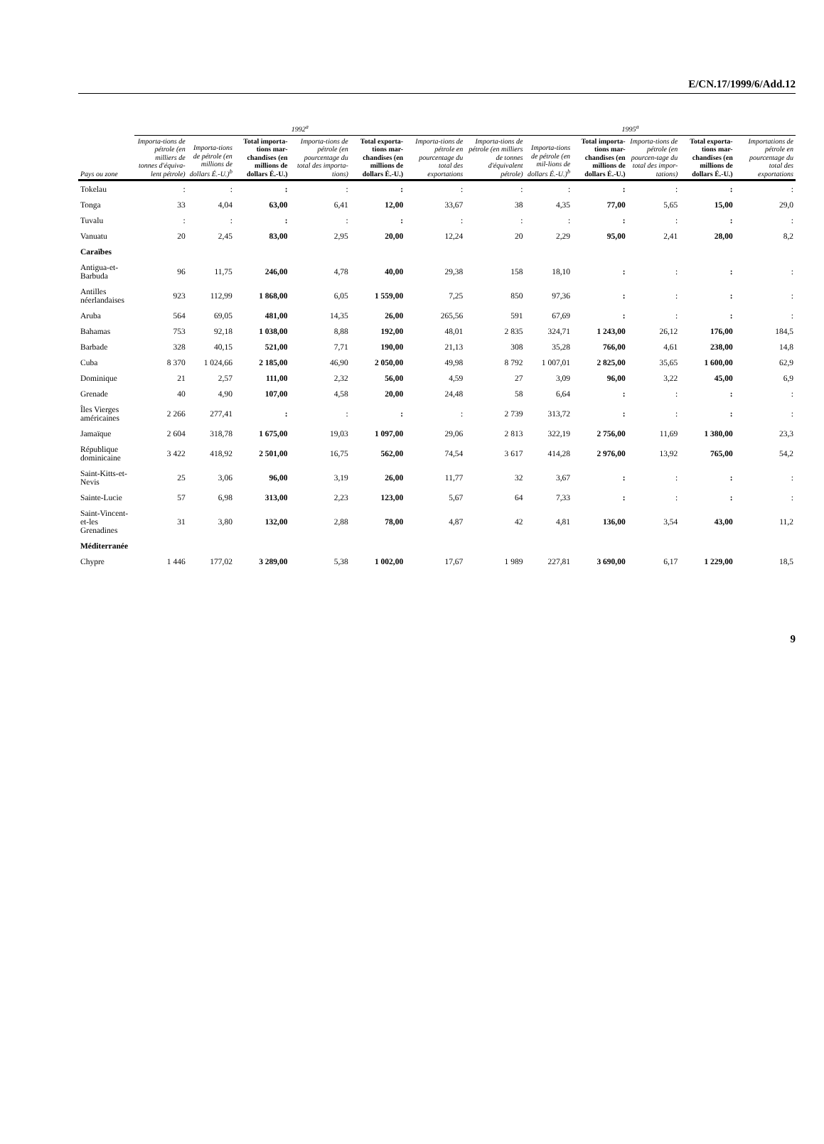E/CN.17/1999/6/Add.12
| | 1992<sup>a</sup> | | | | | | 1995<sup>a</sup> | | | | | |
| --- | --- | --- | --- | --- | --- | --- | --- | --- | --- | --- | --- | --- |
| Pays ou zone | Importa-tions de pétrole (en milliers de tonnes d'équiva-lent pétrole) | Importa-tions de pétrole (en millions de dollars É.-U.)<sup>b</sup> | Total importa-tions mar-chandises (en millions de dollars É.-U.) | Importa-tions de pétrole (en pourcentage du total des importa-tions) | Total exporta-tions mar-chandises (en millions de dollars É.-U.) | Importa-tions de pétrole en pourcentage du total des exportations | Importa-tions de pétrole (en milliers de tonnes d'équivalent pétrole) | Importa-tions de pétrole (en mil-lions de dollars É.-U.)<sup>b</sup> | Total importa-tions mar-chandises (en millions de dollars É.-U.) | Importa-tions de pétrole (en pourcen-tage du total des impor-tations) | Total exporta-tions mar-chandises (en millions de dollars É.-U.) | Importations de pétrole en pourcentage du total des exportations |
| Tokelau | : | : | : | : | : | : | : | : | : | : | : | : |
| Tonga | 33 | 4,04 | 63,00 | 6,41 | 12,00 | 33,67 | 38 | 4,35 | 77,00 | 5,65 | 15,00 | 29,0 |
| Tuvalu | : | : | : | : | : | : | : | : | : | : | : | : |
| Vanuatu | 20 | 2,45 | 83,00 | 2,95 | 20,00 | 12,24 | 20 | 2,29 | 95,00 | 2,41 | 28,00 | 8,2 |
| Caraïbes | | | | | | | | | | | | |
| Antigua-et-Barbuda | 96 | 11,75 | 246,00 | 4,78 | 40,00 | 29,38 | 158 | 18,10 | : | : | : | : |
| Antilles néerlandaises | 923 | 112,99 | 1 868,00 | 6,05 | 1 559,00 | 7,25 | 850 | 97,36 | : | : | : | : |
| Aruba | 564 | 69,05 | 481,00 | 14,35 | 26,00 | 265,56 | 591 | 67,69 | : | : | : | : |
| Bahamas | 753 | 92,18 | 1 038,00 | 8,88 | 192,00 | 48,01 | 2 835 | 324,71 | 1 243,00 | 26,12 | 176,00 | 184,5 |
| Barbade | 328 | 40,15 | 521,00 | 7,71 | 190,00 | 21,13 | 308 | 35,28 | 766,00 | 4,61 | 238,00 | 14,8 |
| Cuba | 8 370 | 1 024,66 | 2 185,00 | 46,90 | 2 050,00 | 49,98 | 8 792 | 1 007,01 | 2 825,00 | 35,65 | 1 600,00 | 62,9 |
| Dominique | 21 | 2,57 | 111,00 | 2,32 | 56,00 | 4,59 | 27 | 3,09 | 96,00 | 3,22 | 45,00 | 6,9 |
| Grenade | 40 | 4,90 | 107,00 | 4,58 | 20,00 | 24,48 | 58 | 6,64 | : | : | : | : |
| Îles Vierges américaines | 2 266 | 277,41 | : | : | : | : | 2 739 | 313,72 | : | : | : | : |
| Jamaïque | 2 604 | 318,78 | 1 675,00 | 19,03 | 1 097,00 | 29,06 | 2 813 | 322,19 | 2 756,00 | 11,69 | 1 380,00 | 23,3 |
| République dominicaine | 3 422 | 418,92 | 2 501,00 | 16,75 | 562,00 | 74,54 | 3 617 | 414,28 | 2 976,00 | 13,92 | 765,00 | 54,2 |
| Saint-Kitts-et-Nevis | 25 | 3,06 | 96,00 | 3,19 | 26,00 | 11,77 | 32 | 3,67 | : | : | : | : |
| Sainte-Lucie | 57 | 6,98 | 313,00 | 2,23 | 123,00 | 5,67 | 64 | 7,33 | : | : | : | : |
| Saint-Vincent-et-les Grenadines | 31 | 3,80 | 132,00 | 2,88 | 78,00 | 4,87 | 42 | 4,81 | 136,00 | 3,54 | 43,00 | 11,2 |
| Méditerranée | | | | | | | | | | | | |
| Chypre | 1 446 | 177,02 | 3 289,00 | 5,38 | 1 002,00 | 17,67 | 1 989 | 227,81 | 3 690,00 | 6,17 | 1 229,00 | 18,5 |
9